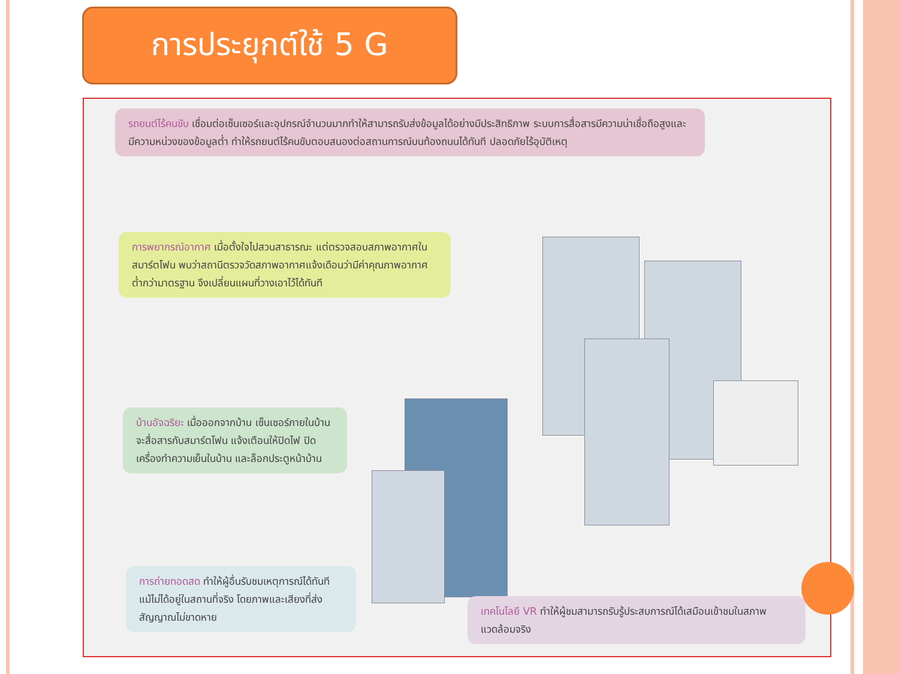การประยุกต์ใช้ 5 G
รถยนต์ไร้คนขับ เชื่อมต่อเซ็นเซอร์และอุปกรณ์จำนวนมากทำให้สามารถรับส่งข้อมูลได้อย่างมีประสิทธิภาพ ระบบการสื่อสารมีความน่าเชื่อถือสูงและมีความหน่วงของข้อมูลต่ำ ทำให้รถยนต์ไร้คนขับตอบสนองต่อสถานการณ์บนท้องถนนได้ทันที ปลอดภัยไร้อุบัติเหตุ
การพยากรณ์อากาศ เมื่อตั้งใจไปสวนสาธารณะ แต่ตรวจสอบสภาพอากาศในสมาร์ตโฟน พบว่าสถานีตรวจวัดสภาพอากาศแจ้งเดือนว่ามีค่าคุณภาพอากาศต่ำกว่ามาตรฐาน จึงเปลี่ยนแผนที่วางเอาไว้ได้ทันที
บ้านอัจฉริยะ เมื่อออกจากบ้าน เซ็นเซอร์ภายในบ้านจะสื่อสารกับสมาร์ตโฟน แจ้งเตือนให้ปิดไฟ ปิดเครื่องทำความเย็นในบ้าน และล็อกประตูหน้าบ้าน
การถ่ายทอดสด ทำให้ผู้อื่นรับชมเหตุการณ์ได้ทันที แม้ไม่ได้อยู่ในสถานที่จริง โดยภาพและเสียงที่ส่งสัญญาณไม่ขาดหาย
เทคโนโลยี VR ทำให้ผู้ชมสามารถรับรู้ประสบการณ์ได้เสมือนเข้าชมในสภาพแวดล้อมจริง